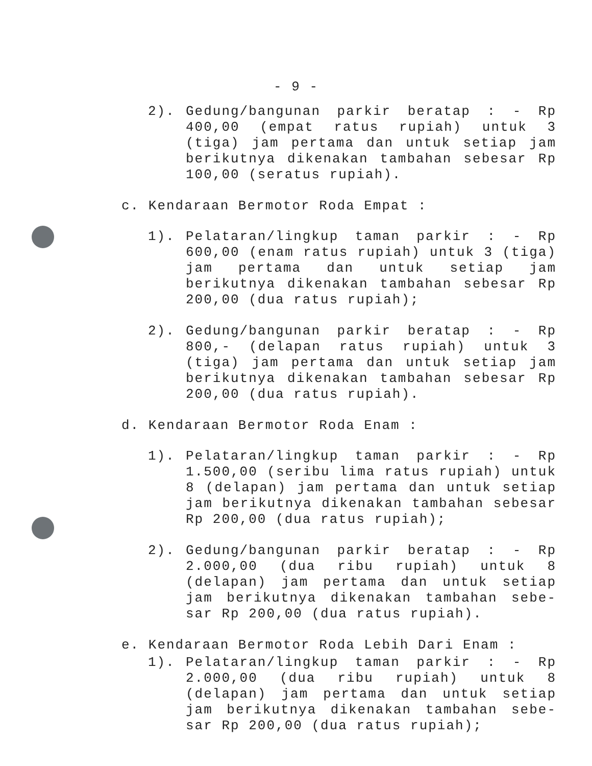- 9 -
2). Gedung/bangunan parkir beratap : - Rp 400,00 (empat ratus rupiah) untuk 3 (tiga) jam pertama dan untuk setiap jam berikutnya dikenakan tambahan sebesar Rp 100,00 (seratus rupiah).
c. Kendaraan Bermotor Roda Empat :
1). Pelataran/lingkup taman parkir : - Rp 600,00 (enam ratus rupiah) untuk 3 (tiga) jam pertama dan untuk setiap jam berikutnya dikenakan tambahan sebesar Rp 200,00 (dua ratus rupiah);
2). Gedung/bangunan parkir beratap : - Rp 800,- (delapan ratus rupiah) untuk 3 (tiga) jam pertama dan untuk setiap jam berikutnya dikenakan tambahan sebesar Rp 200,00 (dua ratus rupiah).
d. Kendaraan Bermotor Roda Enam :
1). Pelataran/lingkup taman parkir : - Rp 1.500,00 (seribu lima ratus rupiah) untuk 8 (delapan) jam pertama dan untuk setiap jam berikutnya dikenakan tambahan sebesar Rp 200,00 (dua ratus rupiah);
2). Gedung/bangunan parkir beratap : - Rp 2.000,00 (dua ribu rupiah) untuk 8 (delapan) jam pertama dan untuk setiap jam berikutnya dikenakan tambahan sebe-sar Rp 200,00 (dua ratus rupiah).
e. Kendaraan Bermotor Roda Lebih Dari Enam :
1). Pelataran/lingkup taman parkir : - Rp 2.000,00 (dua ribu rupiah) untuk 8 (delapan) jam pertama dan untuk setiap jam berikutnya dikenakan tambahan sebe-sar Rp 200,00 (dua ratus rupiah);